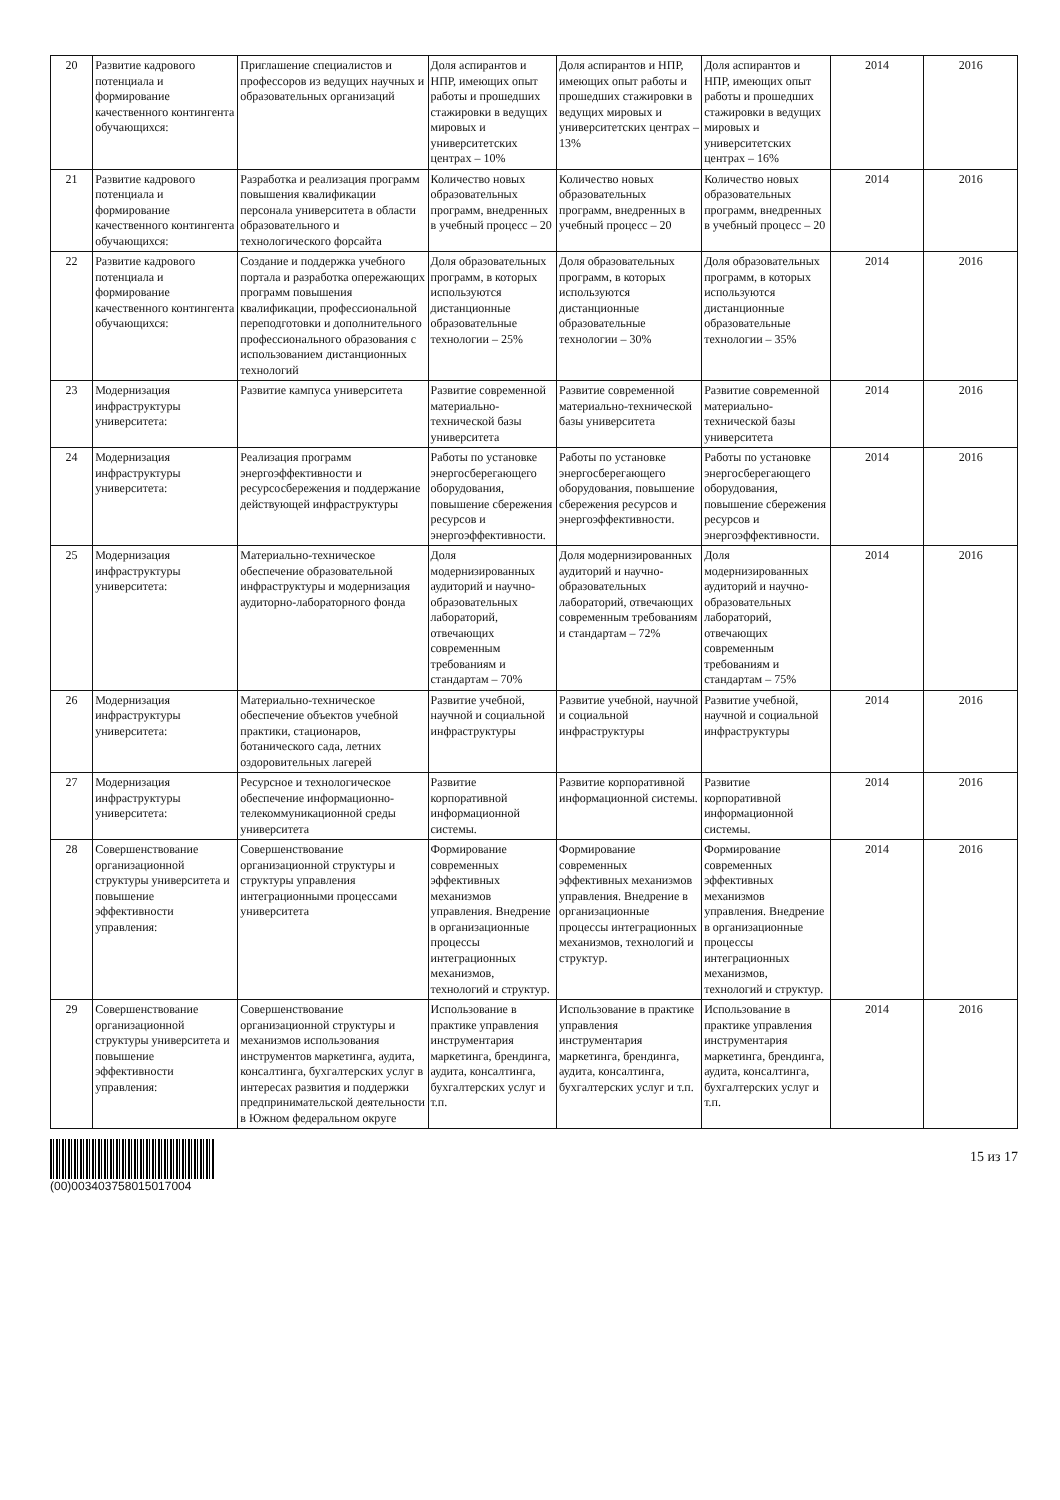| 20 | Развитие кадрового потенциала и формирование качественного контингента обучающихся: | Приглашение специалистов и профессоров из ведущих научных и образовательных организаций | Доля аспирантов и НПР, имеющих опыт работы и прошедших стажировки в ведущих мировых и университетских центрах – 10% | Доля аспирантов и НПР, имеющих опыт работы и прошедших стажировки в ведущих мировых и университетских центрах – 13% | Доля аспирантов и НПР, имеющих опыт работы и прошедших стажировки в ведущих мировых и университетских центрах – 16% | 2014 | 2016 |
| 21 | Развитие кадрового потенциала и формирование качественного контингента обучающихся: | Разработка и реализация программ повышения квалификации персонала университета в области образовательного и технологического форсайта | Количество новых образовательных программ, внедренных в учебный процесс – 20 | Количество новых образовательных программ, внедренных в учебный процесс – 20 | Количество новых образовательных программ, внедренных в учебный процесс – 20 | 2014 | 2016 |
| 22 | Развитие кадрового потенциала и формирование качественного контингента обучающихся: | Создание и поддержка учебного портала и разработка опережающих программ повышения квалификации, профессиональной переподготовки и дополнительного профессионального образования с использованием дистанционных технологий | Доля образовательных программ, в которых используются дистанционные образовательные технологии – 25% | Доля образовательных программ, в которых используются дистанционные образовательные технологии – 30% | Доля образовательных программ, в которых используются дистанционные образовательные технологии – 35% | 2014 | 2016 |
| 23 | Модернизация инфраструктуры университета: | Развитие кампуса университета | Развитие современной материально-технической базы университета | Развитие современной материально-технической базы университета | Развитие современной материально-технической базы университета | 2014 | 2016 |
| 24 | Модернизация инфраструктуры университета: | Реализация программ энергоэффективности и ресурсосбережения и поддержание действующей инфраструктуры | Работы по установке энергосберегающего оборудования, повышение сбережения ресурсов и энергоэффективности. | Работы по установке энергосберегающего оборудования, повышение сбережения ресурсов и энергоэффективности. | Работы по установке энергосберегающего оборудования, повышение сбережения ресурсов и энергоэффективности. | 2014 | 2016 |
| 25 | Модернизация инфраструктуры университета: | Материально-техническое обеспечение образовательной инфраструктуры и модернизация аудиторно-лабораторного фонда | Доля модернизированных аудиторий и научно-образовательных лабораторий, отвечающих современным требованиям и стандартам – 70% | Доля модернизированных аудиторий и научно-образовательных лабораторий, отвечающих современным требованиям и стандартам – 72% | Доля модернизированных аудиторий и научно-образовательных лабораторий, отвечающих современным требованиям и стандартам – 75% | 2014 | 2016 |
| 26 | Модернизация инфраструктуры университета: | Материально-техническое обеспечение объектов учебной практики, стационаров, ботанического сада, летних оздоровительных лагерей | Развитие учебной, научной и социальной инфраструктуры | Развитие учебной, научной и социальной инфраструктуры | Развитие учебной, научной и социальной инфраструктуры | 2014 | 2016 |
| 27 | Модернизация инфраструктуры университета: | Ресурсное и технологическое обеспечение информационно-телекоммуникационной среды университета | Развитие корпоративной информационной системы. | Развитие корпоративной информационной системы. | Развитие корпоративной информационной системы. | 2014 | 2016 |
| 28 | Совершенствование организационной структуры университета и повышение эффективности управления: | Совершенствование организационной структуры и структуры управления интеграционными процессами университета | Формирование современных эффективных механизмов управления. Внедрение в организационные процессы интеграционных механизмов, технологий и структур. | Формирование современных эффективных механизмов управления. Внедрение в организационные процессы интеграционных механизмов, технологий и структур. | Формирование современных эффективных механизмов управления. Внедрение в организационные процессы интеграционных механизмов, технологий и структур. | 2014 | 2016 |
| 29 | Совершенствование организационной структуры университета и повышение эффективности управления: | Совершенствование организационной структуры и механизмов использования инструментов маркетинга, аудита, консалтинга, бухгалтерских услуг в интересах развития и поддержки предпринимательской деятельности в Южном федеральном округе | Использование в практике управления инструментария маркетинга, брендинга, аудита, консалтинга, бухгалтерских услуг и т.п. | Использование в практике управления инструментария маркетинга, брендинга, аудита, консалтинга, бухгалтерских услуг и т.п. | Использование в практике управления инструментария маркетинга, брендинга, аудита, консалтинга, бухгалтерских услуг и т.п. | 2014 | 2016 |
(00)003403758015017004
15 из 17